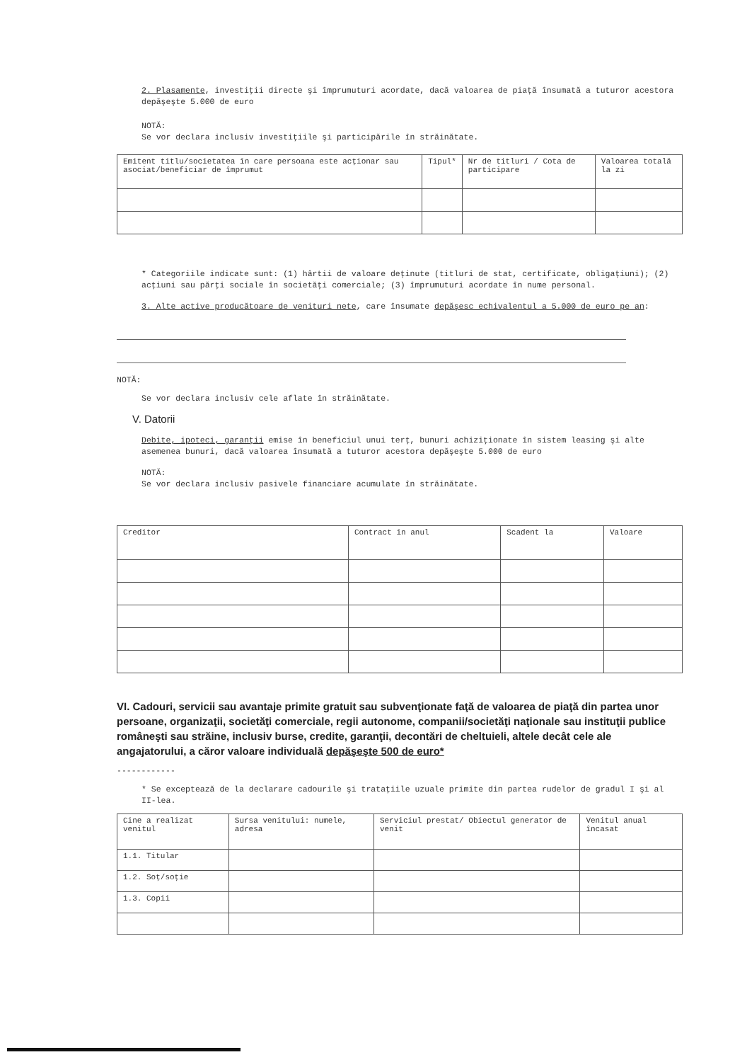2. Plasamente, investiţii directe şi împrumuturi acordate, dacă valoarea de piaţă însumată a tuturor acestora depăşeşte 5.000 de euro
NOTĂ:
Se vor declara inclusiv investiţiile şi participările în străinătate.
| Emitent titlu/societatea în care persoana este acţionar sau asociat/beneficiar de împrumut | Tipul* | Nr de titluri / Cota de participare | Valoarea totală la zi |
| --- | --- | --- | --- |
* Categoriile indicate sunt: (1) hârtii de valoare deţinute (titluri de stat, certificate, obligaţiuni); (2) acţiuni sau părţi sociale în societăţi comerciale; (3) împrumuturi acordate în nume personal.
3. Alte active producătoare de venituri nete, care însumate depăşesc echivalentul a 5.000 de euro pe an:
NOTĂ:
Se vor declara inclusiv cele aflate în străinătate.
V. Datorii
Debite, ipoteci, garanţii emise în beneficiul unui terţ, bunuri achiziţionate în sistem leasing şi alte asemenea bunuri, dacă valoarea însumată a tuturor acestora depăşeşte 5.000 de euro
NOTĂ:
Se vor declara inclusiv pasivele financiare acumulate în străinătate.
| Creditor | Contract în anul | Scadent la | Valoare |
| --- | --- | --- | --- |
VI. Cadouri, servicii sau avantaje primite gratuit sau subvenţionate faţă de valoarea de piaţă din partea unor persoane, organizaţii, societăţi comerciale, regii autonome, companii/societăţi naţionale sau instituţii publice româneşti sau străine, inclusiv burse, credite, garanţii, decontări de cheltuieli, altele decât cele ale angajatorului, a căror valoare individuală depăşeşte 500 de euro*
------------
* Se exceptează de la declarare cadourile şi trataţiile uzuale primite din partea rudelor de gradul I şi al II-lea.
| Cine a realizat venitul | Sursa venitului: numele, adresa | Serviciul prestat/ Obiectul generator de venit | Venitul anual încasat |
| --- | --- | --- | --- |
| 1.1. Titular | | | |
| 1.2. Soţ/soţie | | | |
| 1.3. Copii | | | |